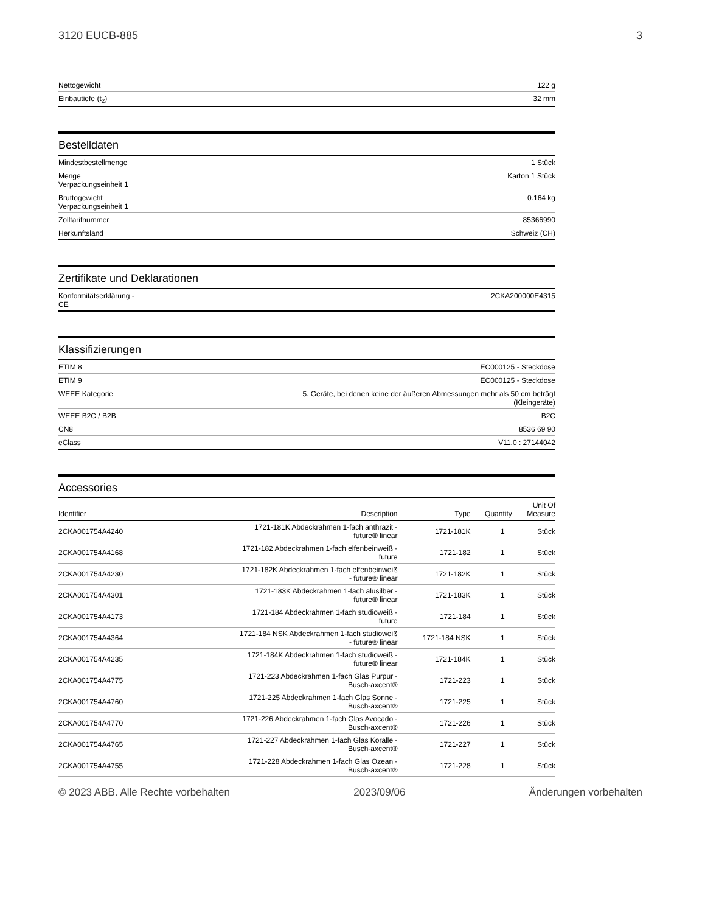3120 EUCB-885 3
| Nettogewicht | 122 g |
| Einbautiefe (t<sub>2</sub>) | 32 mm |
Bestelldaten
| Mindestbestellmenge | 1 Stück |
| Menge Verpackungseinheit 1 | Karton 1 Stück |
| Bruttogewicht Verpackungseinheit 1 | 0.164 kg |
| Zolltarifnummer | 85366990 |
| Herkunftsland | Schweiz (CH) |
Zertifikate und Deklarationen
| Konformitätserklärung - CE | 2CKA200000E4315 |
Klassifizierungen
| ETIM 8 | EC000125 - Steckdose |
| ETIM 9 | EC000125 - Steckdose |
| WEEE Kategorie | 5. Geräte, bei denen keine der äußeren Abmessungen mehr als 50 cm beträgt (Kleingeräte) |
| WEEE B2C / B2B | B2C |
| CN8 | 8536 69 90 |
| eClass | V11.0 : 27144042 |
Accessories
| Identifier | Description | Type | Quantity | Unit Of Measure |
| --- | --- | --- | --- | --- |
| 2CKA001754A4240 | 1721-181K Abdeckrahmen 1-fach anthrazit - future® linear | 1721-181K | 1 | Stück |
| 2CKA001754A4168 | 1721-182 Abdeckrahmen 1-fach elfenbeinweiß - future | 1721-182 | 1 | Stück |
| 2CKA001754A4230 | 1721-182K Abdeckrahmen 1-fach elfenbeinweiß - future® linear | 1721-182K | 1 | Stück |
| 2CKA001754A4301 | 1721-183K Abdeckrahmen 1-fach alusilber - future® linear | 1721-183K | 1 | Stück |
| 2CKA001754A4173 | 1721-184 Abdeckrahmen 1-fach studioweiß - future | 1721-184 | 1 | Stück |
| 2CKA001754A4364 | 1721-184 NSK Abdeckrahmen 1-fach studioweiß - future® linear | 1721-184 NSK | 1 | Stück |
| 2CKA001754A4235 | 1721-184K Abdeckrahmen 1-fach studioweiß - future® linear | 1721-184K | 1 | Stück |
| 2CKA001754A4775 | 1721-223 Abdeckrahmen 1-fach Glas Purpur - Busch-axcent® | 1721-223 | 1 | Stück |
| 2CKA001754A4760 | 1721-225 Abdeckrahmen 1-fach Glas Sonne - Busch-axcent® | 1721-225 | 1 | Stück |
| 2CKA001754A4770 | 1721-226 Abdeckrahmen 1-fach Glas Avocado - Busch-axcent® | 1721-226 | 1 | Stück |
| 2CKA001754A4765 | 1721-227 Abdeckrahmen 1-fach Glas Koralle - Busch-axcent® | 1721-227 | 1 | Stück |
| 2CKA001754A4755 | 1721-228 Abdeckrahmen 1-fach Glas Ozean - Busch-axcent® | 1721-228 | 1 | Stück |
© 2023 ABB. Alle Rechte vorbehalten 2023/09/06 Änderungen vorbehalten